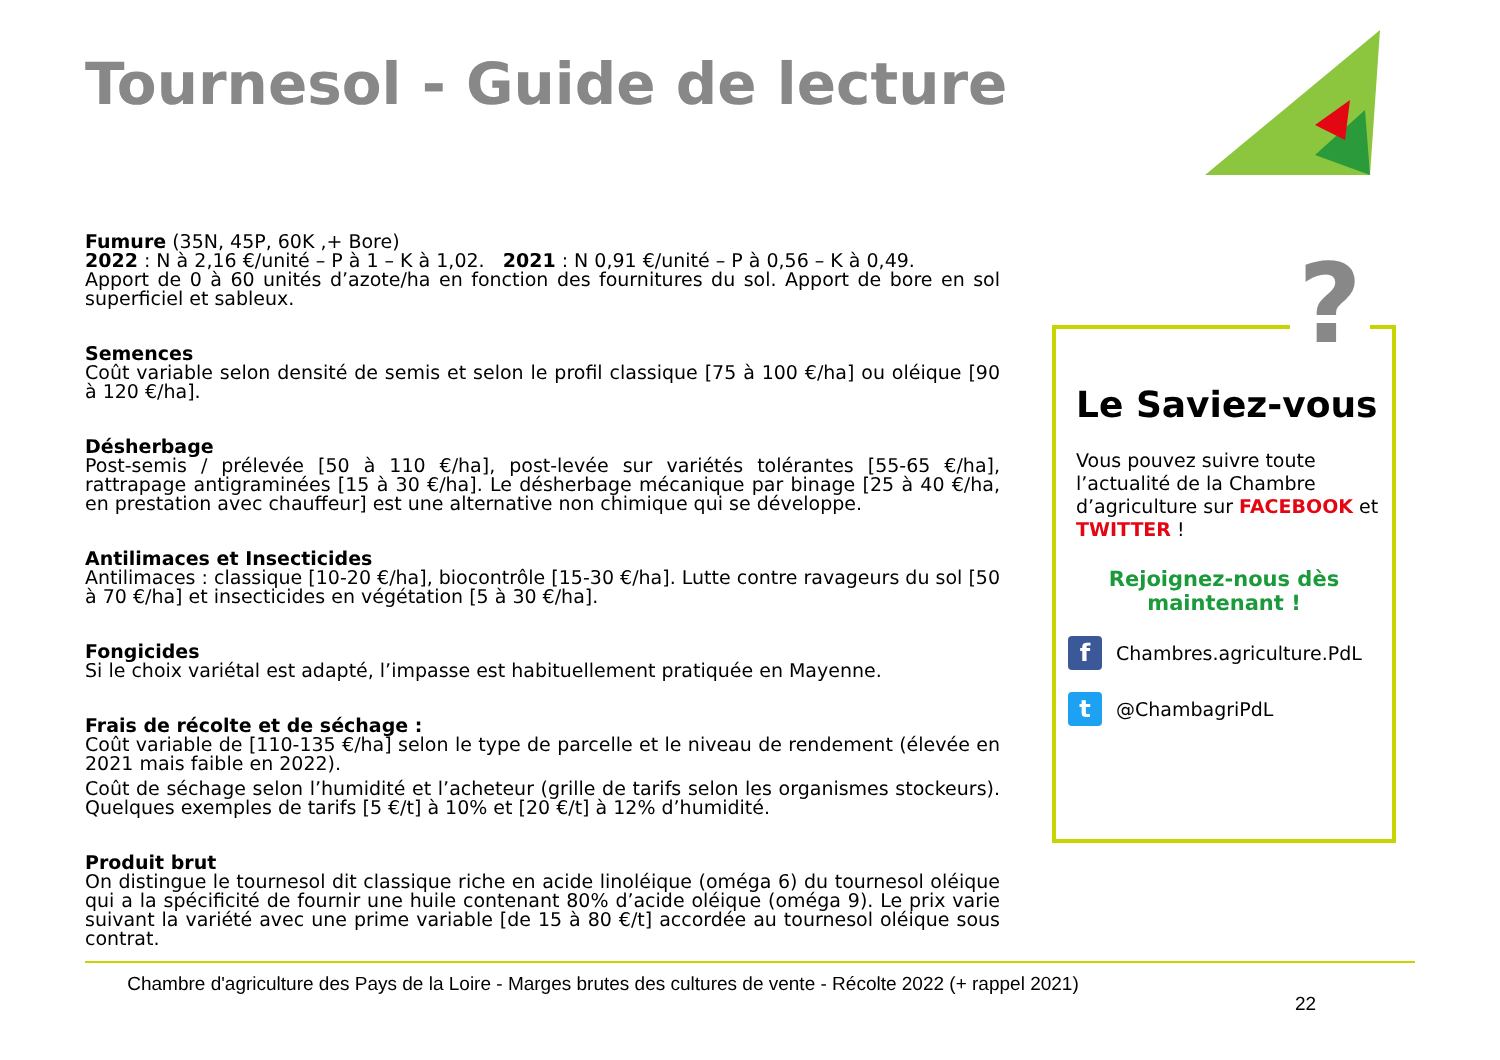Tournesol - Guide de lecture
Fumure (35N, 45P, 60K ,+ Bore)
2022 : N à 2,16 €/unité – P à 1 – K à 1,02. 2021 : N 0,91 €/unité – P à 0,56 – K à 0,49.
Apport de 0 à 60 unités d’azote/ha en fonction des fournitures du sol. Apport de bore en sol superficiel et sableux.
Semences
Coût variable selon densité de semis et selon le profil classique [75 à 100 €/ha] ou oléique [90 à 120 €/ha].
Désherbage
Post-semis / prélevée [50 à 110 €/ha], post-levée sur variétés tolérantes [55-65 €/ha], rattrapage antigraminées [15 à 30 €/ha]. Le désherbage mécanique par binage [25 à 40 €/ha, en prestation avec chauffeur] est une alternative non chimique qui se développe.
Antilimaces et Insecticides
Antilimaces : classique [10-20 €/ha], biocontrôle [15-30 €/ha]. Lutte contre ravageurs du sol [50 à 70 €/ha] et insecticides en végétation [5 à 30 €/ha].
Fongicides
Si le choix variétal est adapté, l’impasse est habituellement pratiquée en Mayenne.
Frais de récolte et de séchage :
Coût variable de [110-135 €/ha] selon le type de parcelle et le niveau de rendement (élevée en 2021 mais faible en 2022).
Coût de séchage selon l’humidité et l’acheteur (grille de tarifs selon les organismes stockeurs). Quelques exemples de tarifs [5 €/t] à 10% et [20 €/t] à 12% d’humidité.
Produit brut
On distingue le tournesol dit classique riche en acide linoléique (oméga 6) du tournesol oléique qui a la spécificité de fournir une huile contenant 80% d’acide oléique (oméga 9). Le prix varie suivant la variété avec une prime variable [de 15 à 80 €/t] accordée au tournesol oléique sous contrat.
Le Saviez-vous
Vous pouvez suivre toute l’actualité de la Chambre d’agriculture sur FACEBOOK et TWITTER !
Rejoignez-nous dès
maintenant !
f
Chambres.agriculture.PdL
t
@ChambagriPdL
?
Chambre d'agriculture des Pays de la Loire - Marges brutes des cultures de vente - Récolte 2022 (+ rappel 2021)
22